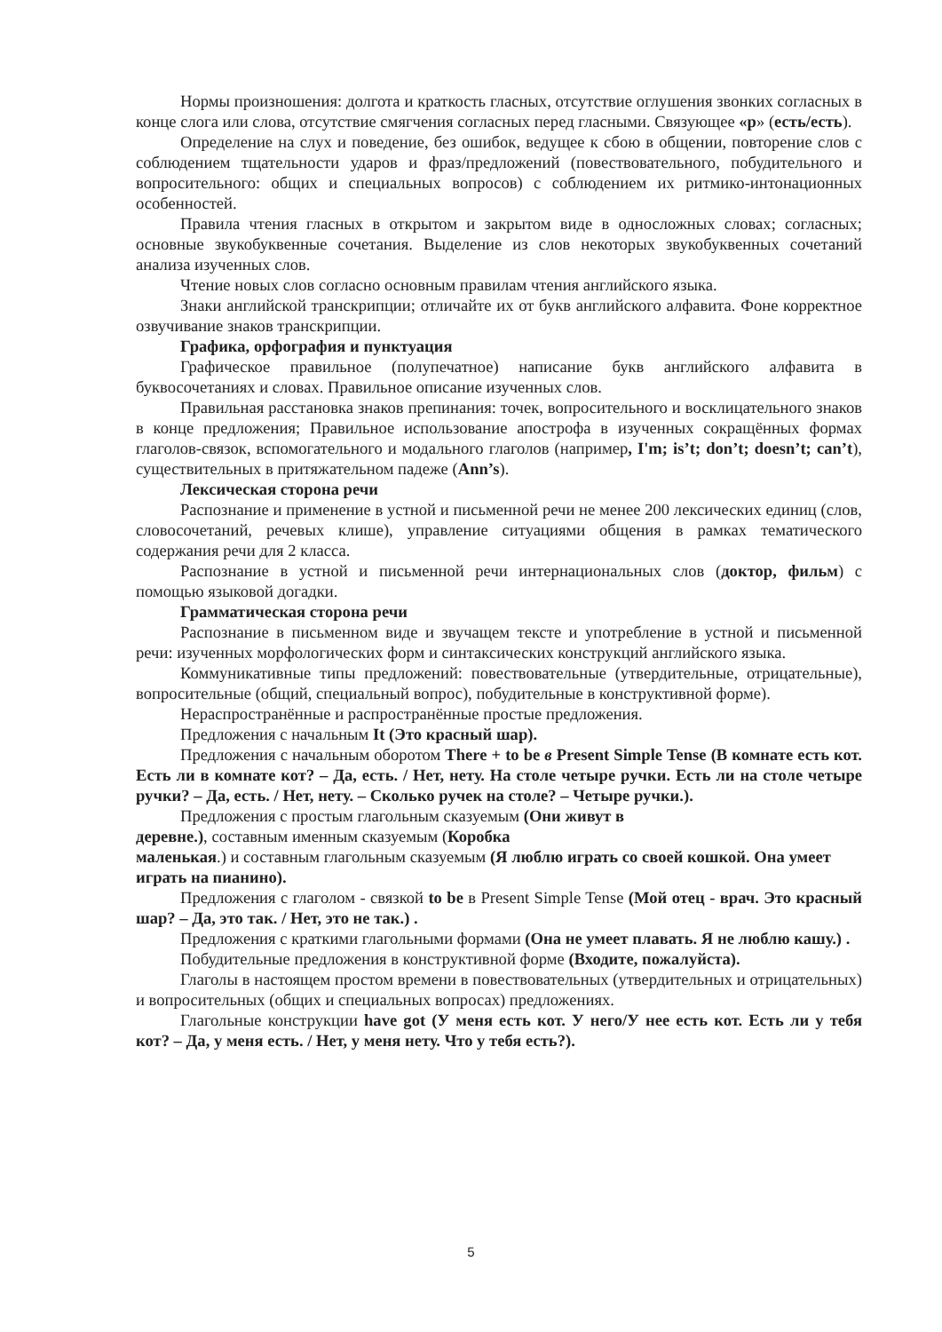Нормы произношения: долгота и краткость гласных, отсутствие оглушения звонких согласных в конце слога или слова, отсутствие смягчения согласных перед гласными. Связующее «р» (есть/есть).
Определение на слух и поведение, без ошибок, ведущее к сбою в общении, повторение слов с соблюдением тщательности ударов и фраз/предложений (повествовательного, побудительного и вопросительного: общих и специальных вопросов) с соблюдением их ритмико-интонационных особенностей.
Правила чтения гласных в открытом и закрытом виде в односложных словах; согласных; основные звукобуквенные сочетания. Выделение из слов некоторых звукобуквенных сочетаний анализа изученных слов.
Чтение новых слов согласно основным правилам чтения английского языка.
Знаки английской транскрипции; отличайте их от букв английского алфавита. Фоне корректное озвучивание знаков транскрипции.
Графика, орфография и пунктуация
Графическое правильное (полупечатное) написание букв английского алфавита в буквосочетаниях и словах. Правильное описание изученных слов.
Правильная расстановка знаков препинания: точек, вопросительного и восклицательного знаков в конце предложения; Правильное использование апострофа в изученных сокращённых формах глаголов-связок, вспомогательного и модального глаголов (например, I'm; is’t; don’t; doesn’t; can’t), существительных в притяжательном падеже (Ann’s).
Лексическая сторона речи
Распознание и применение в устной и письменной речи не менее 200 лексических единиц (слов, словосочетаний, речевых клише), управление ситуациями общения в рамках тематического содержания речи для 2 класса.
Распознание в устной и письменной речи интернациональных слов (доктор, фильм) с помощью языковой догадки.
Грамматическая сторона речи
Распознание в письменном виде и звучащем тексте и употребление в устной и письменной речи: изученных морфологических форм и синтаксических конструкций английского языка.
Коммуникативные типы предложений: повествовательные (утвердительные, отрицательные), вопросительные (общий, специальный вопрос), побудительные в конструктивной форме).
Нераспространённые и распространённые простые предложения.
Предложения с начальным It (Это красный шар).
Предложения с начальным оборотом There + to be в Present Simple Tense (В комнате есть кот. Есть ли в комнате кот? – Да, есть. / Нет, нету. На столе четыре ручки. Есть ли на столе четыре ручки? – Да, есть. / Нет, нету. – Сколько ручек на столе? – Четыре ручки.).
Предложения с простым глагольным сказуемым (Они живут в
деревне.), составным именным сказуемым (Коробка
маленькая.) и составным глагольным сказуемым (Я люблю играть со своей кошкой. Она умеет играть на пианино).
Предложения с глаголом - связкой to be в Present Simple Tense (Мой отец - врач. Это красный шар? – Да, это так. / Нет, это не так.) .
Предложения с краткими глагольными формами (Она не умеет плавать. Я не люблю кашу.) .
Побудительные предложения в конструктивной форме (Входите, пожалуйста).
Глаголы в настоящем простом времени в повествовательных (утвердительных и отрицательных) и вопросительных (общих и специальных вопросах) предложениях.
Глагольные конструкции have got (У меня есть кот. У него/У нее есть кот. Есть ли у тебя кот? – Да, у меня есть. / Нет, у меня нету. Что у тебя есть?).
5